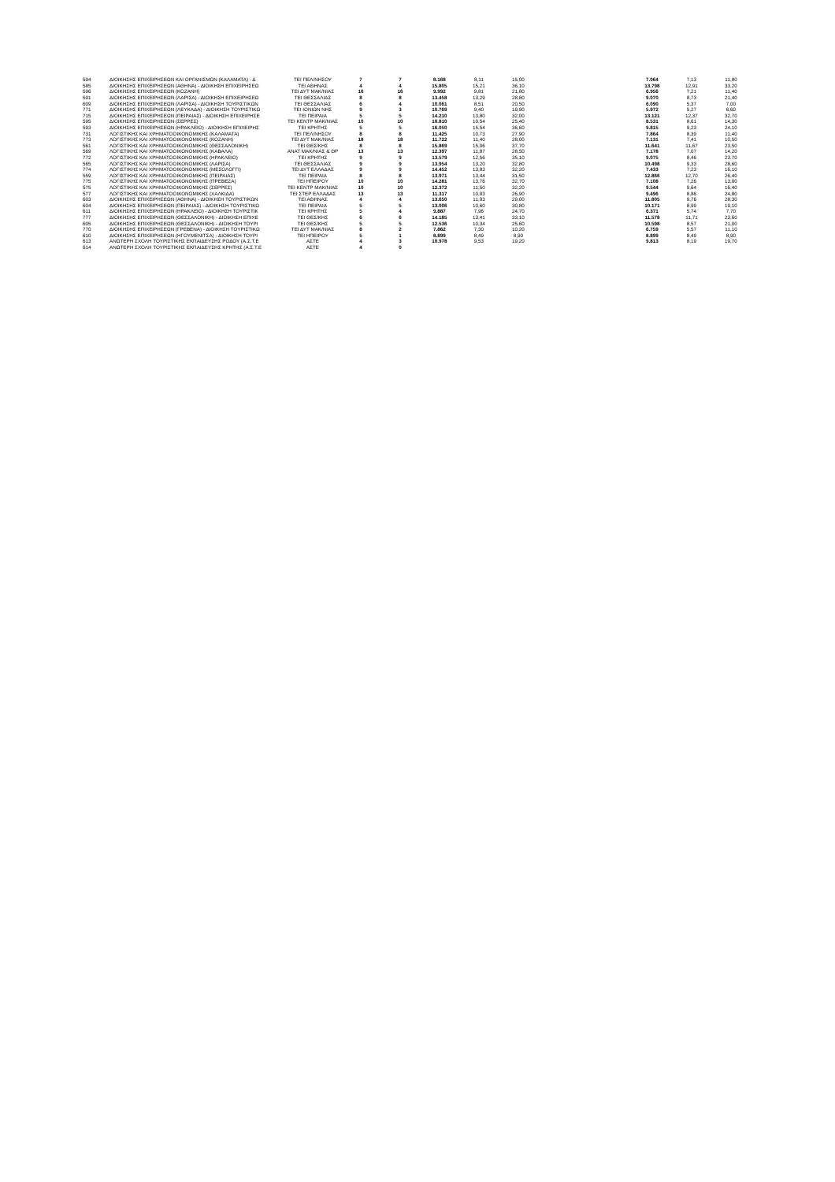| 594 | ΔΙΟΙΚΗΣΗΣ ΕΠΙΧΕΙΡΗΣΕΩΝ ΚΑΙ ΟΡΓΑΝΙΣΜΩΝ (ΚΑΛΑΜΑΤΑ) - Δ | ΤΕΙ ΠΕΛ/ΝΗΣΟΥ | 7 | 7 | 8.168 | 8,11 | 15,00 | | | 7.064 | 7,13 | 11,80 |
| 585 | ΔΙΟΙΚΗΣΗΣ ΕΠΙΧΕΙΡΗΣΕΩΝ (ΑΘΗΝΑ) - ΔΙΟΙΚΗΣΗ ΕΠΙΧΕΙΡΗΣΕΩ | ΤΕΙ ΑΘΗΝΑΣ | 4 | 4 | 15.805 | 15,21 | 36,10 | | | 13.798 | 12,91 | 33,20 |
| 596 | ΔΙΟΙΚΗΣΗΣ ΕΠΙΧΕΙΡΗΣΕΩΝ (ΚΟΖΑΝΗ) | ΤΕΙ ΔΥΤ ΜΑΚ/ΝΙΑΣ | 16 | 16 | 9.992 | 9,81 | 21,80 | | | 6.956 | 7,21 | 11,40 |
| 591 | ΔΙΟΙΚΗΣΗΣ ΕΠΙΧΕΙΡΗΣΕΩΝ (ΛΑΡΙΣΑ) - ΔΙΟΙΚΗΣΗ ΕΠΙΧΕΙΡΗΣΕΩ | ΤΕΙ ΘΕΣΣΑΛΙΑΣ | 8 | 8 | 13.458 | 13,29 | 28,80 | | | 9.070 | 8,73 | 21,40 |
| 609 | ΔΙΟΙΚΗΣΗΣ ΕΠΙΧΕΙΡΗΣΕΩΝ (ΛΑΡΙΣΑ) - ΔΙΟΙΚΗΣΗ ΤΟΥΡΙΣΤΙΚΩΝ | ΤΕΙ ΘΕΣΣΑΛΙΑΣ | 6 | 4 | 10.061 | 8,51 | 20,50 | | | 6.090 | 5,37 | 7,00 |
| 771 | ΔΙΟΙΚΗΣΗΣ ΕΠΙΧΕΙΡΗΣΕΩΝ (ΛΕΥΚΑΔΑ) - ΔΙΟΙΚΗΣΗ ΤΟΥΡΙΣΤΙΚΩ | ΤΕΙ ΙΟΝΙΩΝ ΝΗΣ | 9 | 3 | 10.769 | 9,40 | 19,90 | | | 5.972 | 5,27 | 6,60 |
| 715 | ΔΙΟΙΚΗΣΗΣ ΕΠΙΧΕΙΡΗΣΕΩΝ (ΠΕΙΡΑΙΑΣ) - ΔΙΟΙΚΗΣΗ ΕΠΙΧΕΙΡΗΣΕ | ΤΕΙ ΠΕΙΡΑΙΑ | 5 | 5 | 14.210 | 13,80 | 32,00 | | | 13.121 | 12,37 | 32,70 |
| 595 | ΔΙΟΙΚΗΣΗΣ ΕΠΙΧΕΙΡΗΣΕΩΝ (ΣΕΡΡΕΣ) | ΤΕΙ ΚΕΝΤΡ ΜΑΚ/ΝΙΑΣ | 10 | 10 | 10.810 | 10,54 | 25,40 | | | 8.531 | 8,61 | 14,30 |
| 593 | ΔΙΟΙΚΗΣΗΣ ΕΠΙΧΕΙΡΗΣΕΩΝ (ΗΡΑΚΛΕΙΟ) - ΔΙΟΙΚΗΣΗ ΕΠΙΧΕΙΡΗΣ | ΤΕΙ ΚΡΗΤΗΣ | 5 | 5 | 16.050 | 15,54 | 36,60 | | | 9.815 | 9,23 | 24,10 |
| 731 | ΛΟΓΙΣΤΙΚΗΣ ΚΑΙ ΧΡΗΜΑΤΟΟΙΚΟΝΟΜΙΚΗΣ (ΚΑΛΑΜΑΤΑ) | ΤΕΙ ΠΕΛ/ΝΗΣΟΥ | 8 | 8 | 11.425 | 10,73 | 27,90 | | | 7.864 | 8,39 | 11,40 |
| 773 | ΛΟΓΙΣΤΙΚΗΣ ΚΑΙ ΧΡΗΜΑΤΟΟΙΚΟΝΟΜΙΚΗΣ (ΚΟΖΑΝΗ) | ΤΕΙ ΔΥΤ ΜΑΚ/ΝΙΑΣ | 18 | 18 | 11.722 | 11,40 | 28,00 | | | 7.131 | 7,41 | 10,50 |
| 561 | ΛΟΓΙΣΤΙΚΗΣ ΚΑΙ ΧΡΗΜΑΤΟΟΙΚΟΝΟΜΙΚΗΣ (ΘΕΣΣΑΛΟΝΙΚΗ) | ΤΕΙ ΘΕΣ/ΚΗΣ | 8 | 8 | 15.869 | 15,06 | 37,70 | | | 11.641 | 11,67 | 23,50 |
| 569 | ΛΟΓΙΣΤΙΚΗΣ ΚΑΙ ΧΡΗΜΑΤΟΟΙΚΟΝΟΜΙΚΗΣ (ΚΑΒΑΛΑ) | ΑΝΑΤ ΜΑΚ/ΝΙΑΣ & ΘΡ | 13 | 13 | 12.397 | 11,87 | 28,50 | | | 7.178 | 7,07 | 14,20 |
| 772 | ΛΟΓΙΣΤΙΚΗΣ ΚΑΙ ΧΡΗΜΑΤΟΟΙΚΟΝΟΜΙΚΗΣ (ΗΡΑΚΛΕΙΟ) | ΤΕΙ ΚΡΗΤΗΣ | 9 | 9 | 13.579 | 12,56 | 35,10 | | | 9.075 | 8,46 | 23,70 |
| 565 | ΛΟΓΙΣΤΙΚΗΣ ΚΑΙ ΧΡΗΜΑΤΟΟΙΚΟΝΟΜΙΚΗΣ (ΛΑΡΙΣΑ) | ΤΕΙ ΘΕΣΣΑΛΙΑΣ | 9 | 9 | 13.954 | 13,20 | 32,80 | | | 10.498 | 9,33 | 28,60 |
| 774 | ΛΟΓΙΣΤΙΚΗΣ ΚΑΙ ΧΡΗΜΑΤΟΟΙΚΟΝΟΜΙΚΗΣ (ΜΕΣΟΛΟΓΓΙ) | ΤΕΙ ΔΥΤ ΕΛΛΑΔΑΣ | 9 | 9 | 14.452 | 13,83 | 32,20 | | | 7.433 | 7,23 | 16,10 |
| 559 | ΛΟΓΙΣΤΙΚΗΣ ΚΑΙ ΧΡΗΜΑΤΟΟΙΚΟΝΟΜΙΚΗΣ (ΠΕΙΡΑΙΑΣ) | ΤΕΙ ΠΕΙΡΑΙΑ | 8 | 8 | 13.971 | 13,44 | 31,50 | | | 12.866 | 12,70 | 26,40 |
| 775 | ΛΟΓΙΣΤΙΚΗΣ ΚΑΙ ΧΡΗΜΑΤΟΟΙΚΟΝΟΜΙΚΗΣ (ΠΡΕΒΕΖΑ) | ΤΕΙ ΗΠΕΙΡΟΥ | 10 | 10 | 14.281 | 13,76 | 32,70 | | | 7.108 | 7,26 | 13,00 |
| 575 | ΛΟΓΙΣΤΙΚΗΣ ΚΑΙ ΧΡΗΜΑΤΟΟΙΚΟΝΟΜΙΚΗΣ (ΣΕΡΡΕΣ) | ΤΕΙ ΚΕΝΤΡ ΜΑΚ/ΝΙΑΣ | 10 | 10 | 12.372 | 11,50 | 32,20 | | | 9.544 | 9,64 | 16,40 |
| 577 | ΛΟΓΙΣΤΙΚΗΣ ΚΑΙ ΧΡΗΜΑΤΟΟΙΚΟΝΟΜΙΚΗΣ (ΧΑΛΚΙΔΑ) | ΤΕΙ ΣΤΕΡ ΕΛΛΑΔΑΣ | 13 | 13 | 11.317 | 10,93 | 26,90 | | | 9.496 | 8,86 | 24,80 |
| 603 | ΔΙΟΙΚΗΣΗΣ ΕΠΙΧΕΙΡΗΣΕΩΝ (ΑΘΗΝΑ) - ΔΙΟΙΚΗΣΗ ΤΟΥΡΙΣΤΙΚΩΝ | ΤΕΙ ΑΘΗΝΑΣ | 4 | 4 | 13.650 | 11,93 | 29,00 | | | 11.805 | 9,76 | 28,30 |
| 604 | ΔΙΟΙΚΗΣΗΣ ΕΠΙΧΕΙΡΗΣΕΩΝ (ΠΕΙΡΑΙΑΣ) - ΔΙΟΙΚΗΣΗ ΤΟΥΡΙΣΤΙΚΩ | ΤΕΙ ΠΕΙΡΑΙΑ | 5 | 5 | 13.006 | 10,60 | 30,80 | | | 10.171 | 8,99 | 19,10 |
| 611 | ΔΙΟΙΚΗΣΗΣ ΕΠΙΧΕΙΡΗΣΕΩΝ (ΗΡΑΚΛΕΙΟ) - ΔΙΟΙΚΗΣΗ ΤΟΥΡΙΣΤΙΚ | ΤΕΙ ΚΡΗΤΗΣ | 5 | 4 | 9.887 | 7,96 | 24,70 | | | 6.371 | 5,74 | 7,70 |
| 777 | ΔΙΟΙΚΗΣΗΣ ΕΠΙΧΕΙΡΗΣΕΩΝ (ΘΕΣΣΑΛΟΝΙΚΗ) - ΔΙΟΙΚΗΣΗ ΕΠΙΧΕ | ΤΕΙ ΘΕΣ/ΚΗΣ | 6 | 6 | 14.185 | 13,41 | 33,10 | | | 11.578 | 11,71 | 23,60 |
| 605 | ΔΙΟΙΚΗΣΗΣ ΕΠΙΧΕΙΡΗΣΕΩΝ (ΘΕΣΣΑΛΟΝΙΚΗ) - ΔΙΟΙΚΗΣΗ ΤΟΥΡΙ | ΤΕΙ ΘΕΣ/ΚΗΣ | 5 | 5 | 12.536 | 10,34 | 25,60 | | | 10.598 | 8,57 | 21,00 |
| 770 | ΔΙΟΙΚΗΣΗΣ ΕΠΙΧΕΙΡΗΣΕΩΝ (ΓΡΕΒΕΝΑ) - ΔΙΟΙΚΗΣΗ ΤΟΥΡΙΣΤΙΚΩ | ΤΕΙ ΔΥΤ ΜΑΚ/ΝΙΑΣ | 8 | 2 | 7.862 | 7,30 | 10,20 | | | 6.759 | 5,57 | 11,10 |
| 610 | ΔΙΟΙΚΗΣΗΣ ΕΠΙΧΕΙΡΗΣΕΩΝ (ΗΓΟΥΜΕΝΙΤΣΑ) - ΔΙΟΙΚΗΣΗ ΤΟΥΡΙ | ΤΕΙ ΗΠΕΙΡΟΥ | 5 | 1 | 8.899 | 8,49 | 8,90 | | | 8.899 | 8,49 | 8,90 |
| 613 | ΑΝΩΤΕΡΗ ΣΧΟΛΗ ΤΟΥΡΙΣΤΙΚΗΣ ΕΚΠΑΙΔΕΥΣΗΣ ΡΟΔΟΥ (Α.Σ.Τ.Ε | ΑΣΤΕ | 4 | 3 | 10.978 | 9,53 | 19,20 | | | 9.813 | 8,19 | 19,70 |
| 614 | ΑΝΩΤΕΡΗ ΣΧΟΛΗ ΤΟΥΡΙΣΤΙΚΗΣ ΕΚΠΑΙΔΕΥΣΗΣ ΚΡΗΤΗΣ (Α.Σ.Τ.Ε | ΑΣΤΕ | 4 | 0 | | | | | | | | |